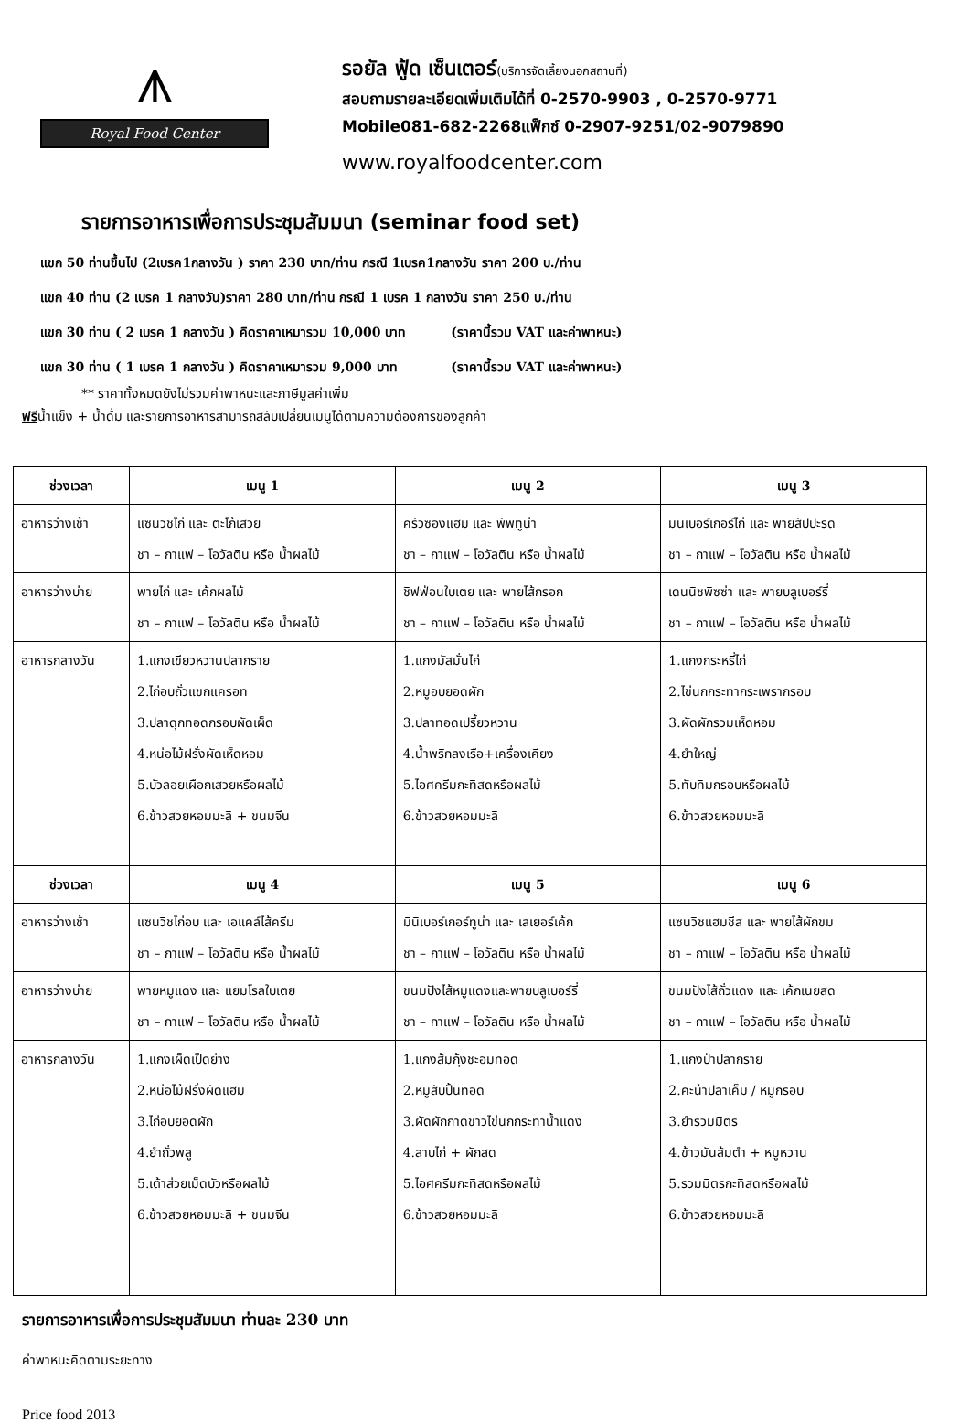⩚
Royal Food Center
รอยัล ฟู้ด เซ็นเตอร์(บริการจัดเลี้ยงนอกสถานที่)
สอบถามรายละเอียดเพิ่มเติมได้ที่ 0-2570-9903 , 0-2570-9771
Mobile081-682-2268แฟ็กซ์ 0-2907-9251/02-9079890
www.royalfoodcenter.com
รายการอาหารเพื่อการประชุมสัมมนา (seminar food set)
แขก 50 ท่านขึ้นไป (2เบรค1กลางวัน ) ราคา 230 บาท/ท่าน กรณี 1เบรค1กลางวัน ราคา 200 บ./ท่าน
แขก 40 ท่าน (2 เบรค 1 กลางวัน)ราคา 280 บาท/ท่าน กรณี 1 เบรค 1 กลางวัน ราคา 250 บ./ท่าน
แขก 30 ท่าน ( 2 เบรค 1 กลางวัน ) คิดราคาเหมารวม 10,000 บาท (ราคานี้รวม VAT และค่าพาหนะ)
แขก 30 ท่าน ( 1 เบรค 1 กลางวัน ) คิดราคาเหมารวม 9,000 บาท (ราคานี้รวม VAT และค่าพาหนะ)
** ราคาทั้งหมดยังไม่รวมค่าพาหนะและภาษีมูลค่าเพิ่ม
ฟรีน้ำแข็ง + น้ำดื่ม และรายการอาหารสามารถสลับเปลี่ยนเมนูได้ตามความต้องการของลูกค้า
| ช่วงเวลา | เมนู 1 | เมนู 2 | เมนู 3 |
| --- | --- | --- | --- |
| อาหารว่างเช้า | แซนวิชไก่ และ ตะโก้เสวย ชา – กาแฟ – โอวัลติน หรือ น้ำผลไม้ | ครัวซองแฮม และ พัพทูน่า ชา – กาแฟ – โอวัลติน หรือ น้ำผลไม้ | มินิเบอร์เกอร์ไก่ และ พายสัปปะรด ชา – กาแฟ – โอวัลติน หรือ น้ำผลไม้ |
| อาหารว่างบ่าย | พายไก่ และ เค้กผลไม้ ชา – กาแฟ – โอวัลติน หรือ น้ำผลไม้ | ชิฟฟ่อนใบเตย และ พายไส้กรอก ชา – กาแฟ – โอวัลติน หรือ น้ำผลไม้ | เดนนิชพิซซ่า และ พายบลูเบอร์รี่ ชา – กาแฟ – โอวัลติน หรือ น้ำผลไม้ |
| อาหารกลางวัน | 1.แกงเขียวหวานปลากราย 2.ไก่อบถั่วแขกแครอท 3.ปลาดุกทอดกรอบผัดเผ็ด 4.หน่อไม้ฝรั่งผัดเห็ดหอม 5.บัวลอยเผือกเสวยหรือผลไม้ 6.ข้าวสวยหอมมะลิ + ขนมจีน | 1.แกงมัสมั่นไก่ 2.หมูอบยอดผัก 3.ปลาทอดเปรี้ยวหวาน 4.น้ำพริกลงเรือ+เครื่องเคียง 5.ไอศครีมกะทิสดหรือผลไม้ 6.ข้าวสวยหอมมะลิ | 1.แกงกระหรี่ไก่ 2.ไข่นกกระทากระเพรากรอบ 3.ผัดผักรวมเห็ดหอม 4.ยำใหญ่ 5.ทับทิมกรอบหรือผลไม้ 6.ข้าวสวยหอมมะลิ |
| ช่วงเวลา | เมนู 4 | เมนู 5 | เมนู 6 |
| อาหารว่างเช้า | แซนวิชไก่อบ และ เอแคล์ไส้ครีม ชา – กาแฟ – โอวัลติน หรือ น้ำผลไม้ | มินิเบอร์เกอร์ทูน่า และ เลเยอร์เค้ก ชา – กาแฟ – โอวัลติน หรือ น้ำผลไม้ | แซนวิชแฮมชีส และ พายไส้ผักขม ชา – กาแฟ – โอวัลติน หรือ น้ำผลไม้ |
| อาหารว่างบ่าย | พายหมูแดง และ แยมโรลใบเตย ชา – กาแฟ – โอวัลติน หรือ น้ำผลไม้ | ขนมปังไส้หมูแดงและพายบลูเบอร์รี่ ชา – กาแฟ – โอวัลติน หรือ น้ำผลไม้ | ขนมปังไส้ถั่วแดง และ เค้กเนยสด ชา – กาแฟ – โอวัลติน หรือ น้ำผลไม้ |
| อาหารกลางวัน | 1.แกงเผ็ดเป็ดย่าง 2.หน่อไม้ฝรั่งผัดแฮม 3.ไก่อบยอดผัก 4.ยำถั่วพลู 5.เต้าส่วยเม็ดบัวหรือผลไม้ 6.ข้าวสวยหอมมะลิ + ขนมจีน | 1.แกงส้มกุ้งชะอมทอด 2.หมูสับปั้นทอด 3.ผัดผักกาดขาวไข่นกกระทาน้ำแดง 4.ลาบไก่ + ผักสด 5.ไอศครีมกะทิสดหรือผลไม้ 6.ข้าวสวยหอมมะลิ | 1.แกงป่าปลากราย 2.คะน้าปลาเค็ม / หมูกรอบ 3.ยำรวมมิตร 4.ข้าวมันส้มตำ + หมูหวาน 5.รวมมิตรกะทิสดหรือผลไม้ 6.ข้าวสวยหอมมะลิ |
รายการอาหารเพื่อการประชุมสัมมนา ท่านละ 230 บาท
ค่าพาหนะคิดตามระยะทาง
Price food 2013